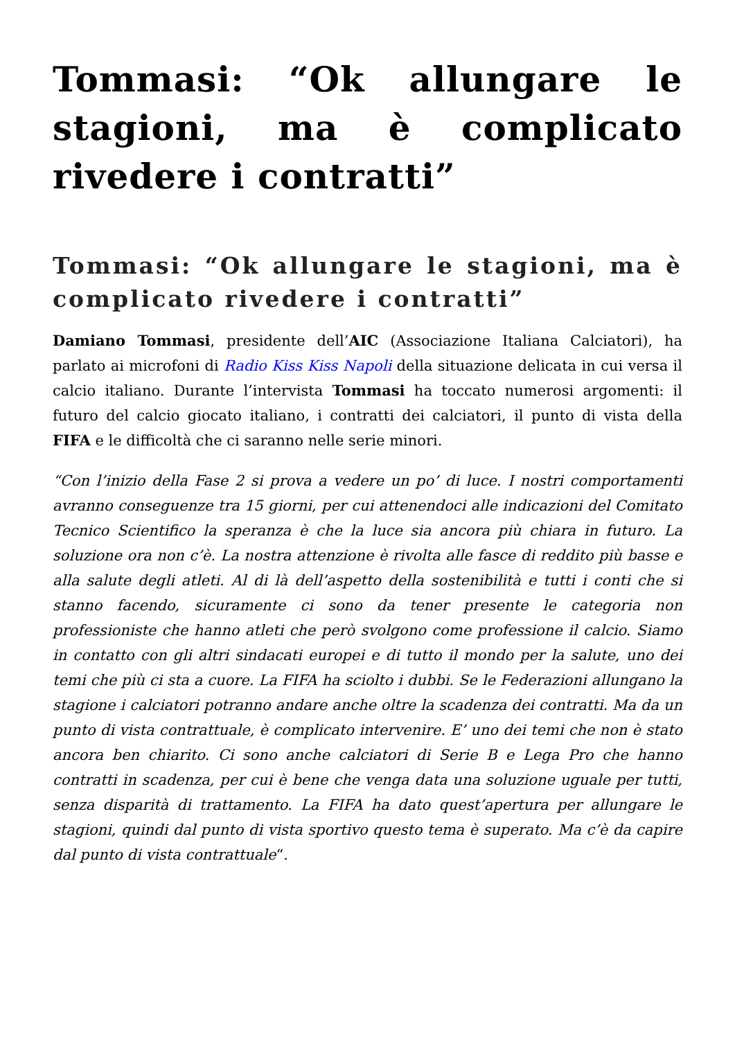Tommasi: “Ok allungare le stagioni, ma è complicato rivedere i contratti”
Tommasi: “Ok allungare le stagioni, ma è complicato rivedere i contratti”
Damiano Tommasi, presidente dell’AIC (Associazione Italiana Calciatori), ha parlato ai microfoni di Radio Kiss Kiss Napoli della situazione delicata in cui versa il calcio italiano. Durante l’intervista Tommasi ha toccato numerosi argomenti: il futuro del calcio giocato italiano, i contratti dei calciatori, il punto di vista della FIFA e le difficoltà che ci saranno nelle serie minori.
“Con l’inizio della Fase 2 si prova a vedere un po’ di luce. I nostri comportamenti avranno conseguenze tra 15 giorni, per cui attenendoci alle indicazioni del Comitato Tecnico Scientifico la speranza è che la luce sia ancora più chiara in futuro. La soluzione ora non c’è. La nostra attenzione è rivolta alle fasce di reddito più basse e alla salute degli atleti. Al di là dell’aspetto della sostenibilità e tutti i conti che si stanno facendo, sicuramente ci sono da tener presente le categoria non professioniste che hanno atleti che però svolgono come professione il calcio. Siamo in contatto con gli altri sindacati europei e di tutto il mondo per la salute, uno dei temi che più ci sta a cuore. La FIFA ha sciolto i dubbi. Se le Federazioni allungano la stagione i calciatori potranno andare anche oltre la scadenza dei contratti. Ma da un punto di vista contrattuale, è complicato intervenire. E’ uno dei temi che non è stato ancora ben chiarito. Ci sono anche calciatori di Serie B e Lega Pro che hanno contratti in scadenza, per cui è bene che venga data una soluzione uguale per tutti, senza disparità di trattamento. La FIFA ha dato quest’apertura per allungare le stagioni, quindi dal punto di vista sportivo questo tema è superato. Ma c’è da capire dal punto di vista contrattuale“.